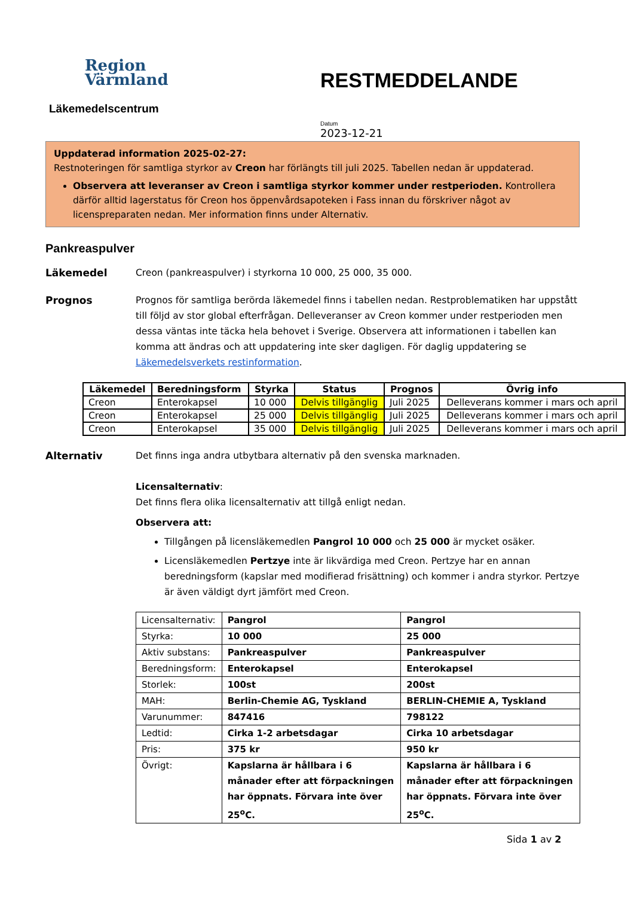Region
Värmland
Läkemedelscentrum
RESTMEDDELANDE
Datum
2023-12-21
Uppdaterad information 2025-02-27:
Restnoteringen för samtliga styrkor av Creon har förlängts till juli 2025. Tabellen nedan är uppdaterad.
Observera att leveranser av Creon i samtliga styrkor kommer under restperioden. Kontrollera därför alltid lagerstatus för Creon hos öppenvårdsapoteken i Fass innan du förskriver något av licenspreparaten nedan. Mer information finns under Alternativ.
Pankreaspulver
Läkemedel Creon (pankreaspulver) i styrkorna 10 000, 25 000, 35 000.
Prognos Prognos för samtliga berörda läkemedel finns i tabellen nedan. Restproblematiken har uppstått till följd av stor global efterfrågan. Delleveranser av Creon kommer under restperioden men dessa väntas inte täcka hela behovet i Sverige. Observera att informationen i tabellen kan komma att ändras och att uppdatering inte sker dagligen. För daglig uppdatering se Läkemedelsverkets restinformation.
| Läkemedel | Beredningsform | Styrka | Status | Prognos | Övrig info |
| --- | --- | --- | --- | --- | --- |
| Creon | Enterokapsel | 10 000 | Delvis tillgänglig | Juli 2025 | Delleverans kommer i mars och april |
| Creon | Enterokapsel | 25 000 | Delvis tillgänglig | Juli 2025 | Delleverans kommer i mars och april |
| Creon | Enterokapsel | 35 000 | Delvis tillgänglig | Juli 2025 | Delleverans kommer i mars och april |
Alternativ Det finns inga andra utbytbara alternativ på den svenska marknaden.
Licensalternativ:
Det finns flera olika licensalternativ att tillgå enligt nedan.
Observera att:
Tillgången på licensläkemedlen Pangrol 10 000 och 25 000 är mycket osäker.
Licensläkemedlen Pertzye inte är likvärdiga med Creon. Pertzye har en annan beredningsform (kapslar med modifierad frisättning) och kommer i andra styrkor. Pertzye är även väldigt dyrt jämfört med Creon.
| Licensalternativ: | Pangrol | Pangrol |
| Styrka: | 10 000 | 25 000 |
| Aktiv substans: | Pankreaspulver | Pankreaspulver |
| Beredningsform: | Enterokapsel | Enterokapsel |
| Storlek: | 100st | 200st |
| MAH: | Berlin-Chemie AG, Tyskland | BERLIN-CHEMIE A, Tyskland |
| Varunummer: | 847416 | 798122 |
| Ledtid: | Cirka 1-2 arbetsdagar | Cirka 10 arbetsdagar |
| Pris: | 375 kr | 950 kr |
| Övrigt: | Kapslarna är hållbara i 6 månader efter att förpackningen har öppnats. Förvara inte över 25<sup>o</sup>C. | Kapslarna är hållbara i 6 månader efter att förpackningen har öppnats. Förvara inte över 25<sup>o</sup>C. |
Sida 1 av 2